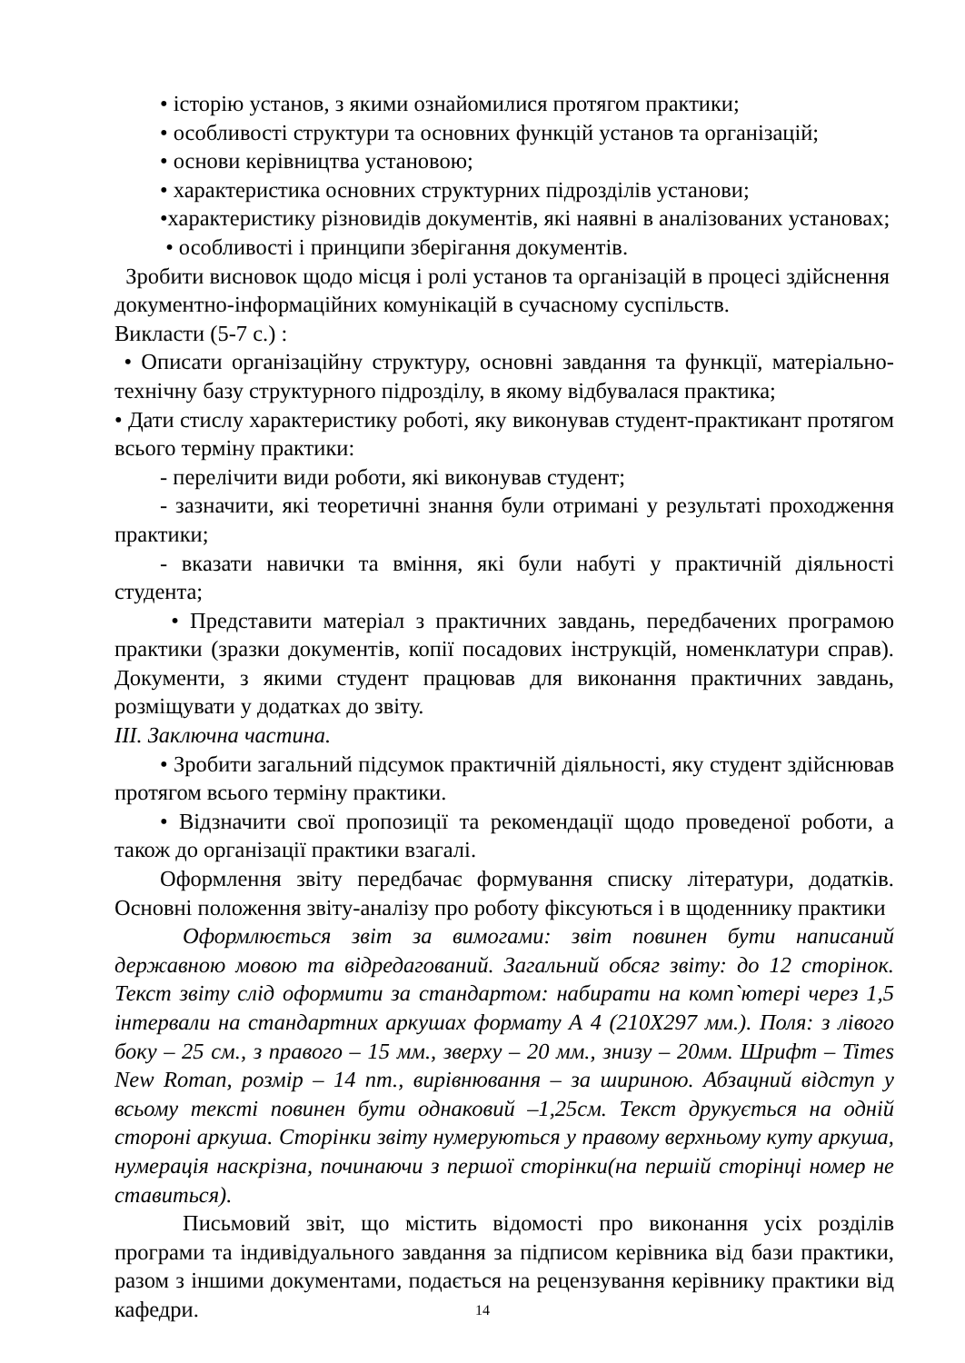• історію установ, з якими ознайомилися протягом практики;
• особливості структури та основних функцій установ та організацій;
• основи керівництва установою;
• характеристика основних структурних підрозділів установи;
•характеристику різновидів документів, які наявні в аналізованих установах;
• особливості і принципи зберігання документів.
Зробити висновок щодо місця і ролі установ та організацій в процесі здійснення документно-інформаційних комунікацій в сучасному суспільств.
Викласти (5-7 с.) :
• Описати організаційну структуру, основні завдання та функції, матеріально-технічну базу структурного підрозділу, в якому відбувалася практика;
• Дати стислу характеристику роботі, яку виконував студент-практикант протягом всього терміну практики:
- перелічити види роботи, які виконував студент;
- зазначити, які теоретичні знання були отримані у результаті проходження практики;
- вказати навички та вміння, які були набуті у практичній діяльності студента;
• Представити матеріал з практичних завдань, передбачених програмою практики (зразки документів, копії посадових інструкцій, номенклатури справ). Документи, з якими студент працював для виконання практичних завдань, розміщувати у додатках до звіту.
ІІІ. Заключна частина.
• Зробити загальний підсумок практичній діяльності, яку студент здійснював протягом всього терміну практики.
• Відзначити свої пропозиції та рекомендації щодо проведеної роботи, а також до організації практики взагалі.
Оформлення звіту передбачає формування списку літератури, додатків. Основні положення звіту-аналізу про роботу фіксуються і в щоденнику практики
Оформлюється звіт за вимогами: звіт повинен бути написаний державною мовою та відредагований. Загальний обсяг звіту: до 12 сторінок. Текст звіту слід оформити за стандартом: набирати на комп`ютері через 1,5 інтервали на стандартних аркушах формату А 4 (210Х297 мм.). Поля: з лівого боку – 25 см., з правого – 15 мм., зверху – 20 мм., знизу – 20мм. Шрифт – Times New Roman, розмір – 14 пт., вирівнювання – за шириною. Абзацний відступ у всьому тексті повинен бути однаковий –1,25см. Текст друкується на одній стороні аркуша. Сторінки звіту нумеруються у правому верхньому куту аркуша, нумерація наскрізна, починаючи з першої сторінки(на першій сторінці номер не ставиться).
Письмовий звіт, що містить відомості про виконання усіх розділів програми та індивідуального завдання за підписом керівника від бази практики, разом з іншими документами, подається на рецензування керівнику практики від кафедри.
14